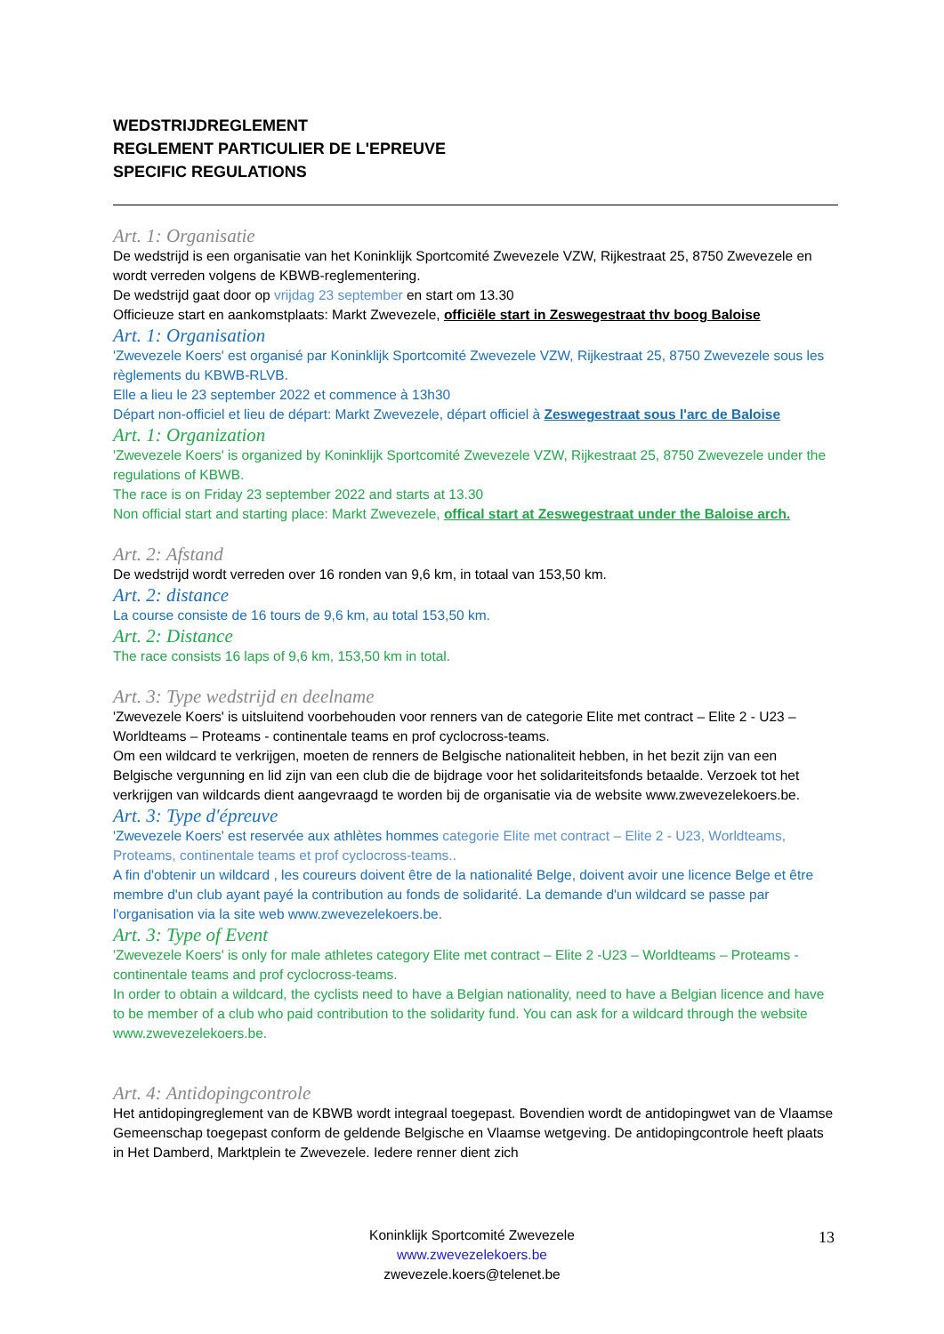WEDSTRIJDREGLEMENT
REGLEMENT PARTICULIER DE L'EPREUVE
SPECIFIC REGULATIONS
Art. 1: Organisatie
De wedstrijd is een organisatie van het Koninklijk Sportcomité Zwevezele VZW, Rijkestraat 25, 8750 Zwevezele en wordt verreden volgens de KBWB-reglementering.
De wedstrijd gaat door op vrijdag 23 september en start om 13.30
Officieuze start en aankomstplaats: Markt Zwevezele, officiële start in Zeswegestraat thv boog Baloise
Art. 1: Organisation
'Zwevezele Koers' est organisé par Koninklijk Sportcomité Zwevezele VZW, Rijkestraat 25, 8750 Zwevezele sous les règlements du KBWB-RLVB.
Elle a lieu le 23 september 2022 et commence à 13h30
Départ non-officiel et lieu de départ: Markt Zwevezele, départ officiel à Zeswegestraat sous l'arc de Baloise
Art. 1: Organization
'Zwevezele Koers' is organized by Koninklijk Sportcomité Zwevezele VZW, Rijkestraat 25, 8750 Zwevezele under the regulations of KBWB.
The race is on Friday 23 september 2022 and starts at 13.30
Non official start and starting place: Markt Zwevezele, offical start at Zeswegestraat under the Baloise arch.
Art. 2: Afstand
De wedstrijd wordt verreden over 16 ronden van 9,6 km, in totaal van 153,50 km.
Art. 2: distance
La course consiste de 16 tours de 9,6 km, au total 153,50 km.
Art. 2: Distance
The race consists 16 laps of 9,6 km, 153,50 km in total.
Art. 3: Type wedstrijd en deelname
'Zwevezele Koers' is uitsluitend voorbehouden voor renners van de categorie Elite met contract – Elite 2 - U23 – Worldteams – Proteams - continentale teams en prof cyclocross-teams.
Om een wildcard te verkrijgen, moeten de renners de Belgische nationaliteit hebben, in het bezit zijn van een Belgische vergunning en lid zijn van een club die de bijdrage voor het solidariteitsfonds betaalde. Verzoek tot het verkrijgen van wildcards dient aangevraagd te worden bij de organisatie via de website www.zwevezelekoers.be.
Art. 3: Type d'épreuve
'Zwevezele Koers' est reservée aux athlètes hommes categorie Elite met contract – Elite 2 - U23, Worldteams, Proteams, continentale teams et prof cyclocross-teams..
A fin d'obtenir un wildcard , les coureurs doivent être de la nationalité Belge, doivent avoir une licence Belge et être membre d'un club ayant payé la contribution au fonds de solidarité. La demande d'un wildcard se passe par l'organisation via la site web www.zwevezelekoers.be.
Art. 3: Type of Event
'Zwevezele Koers' is only for male athletes category Elite met contract – Elite 2 -U23 – Worldteams – Proteams - continentale teams and prof cyclocross-teams.
In order to obtain a wildcard, the cyclists need to have a Belgian nationality, need to have a Belgian licence and have to be member of a club who paid contribution to the solidarity fund. You can ask for a wildcard through the website www.zwevezelekoers.be.
Art. 4: Antidopingcontrole
Het antidopingreglement van de KBWB wordt integraal toegepast. Bovendien wordt de antidopingwet van de Vlaamse Gemeenschap toegepast conform de geldende Belgische en Vlaamse wetgeving. De antidopingcontrole heeft plaats in Het Damberd, Marktplein te Zwevezele. Iedere renner dient zich
Koninklijk Sportcomité Zwevezele
www.zwevezelekoers.be
zwevezele.koers@telenet.be
13